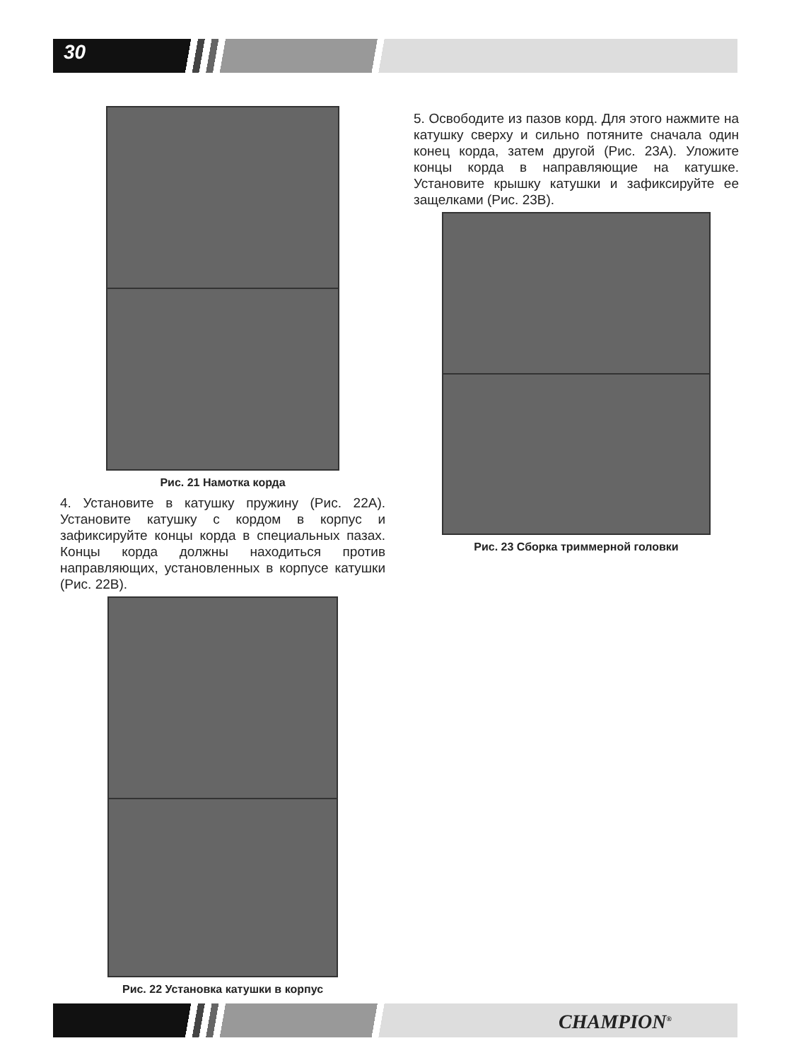30
Рис. 21 Намотка корда
4. Установите в катушку пружину (Рис. 22A). Установите катушку с кордом в корпус и зафиксируйте концы корда в специальных пазах. Концы корда должны находиться против направляющих, установленных в корпусе катушки (Рис. 22B).
Рис. 22 Установка катушки в корпус
5. Освободите из пазов корд. Для этого нажмите на катушку сверху и сильно потяните сначала один конец корда, затем другой (Рис. 23A). Уложите концы корда в направляющие на катушке. Установите крышку катушки и зафиксируйте ее защелками (Рис. 23B).
Рис. 23 Сборка триммерной головки
CHAMPION<sup>®</sup>